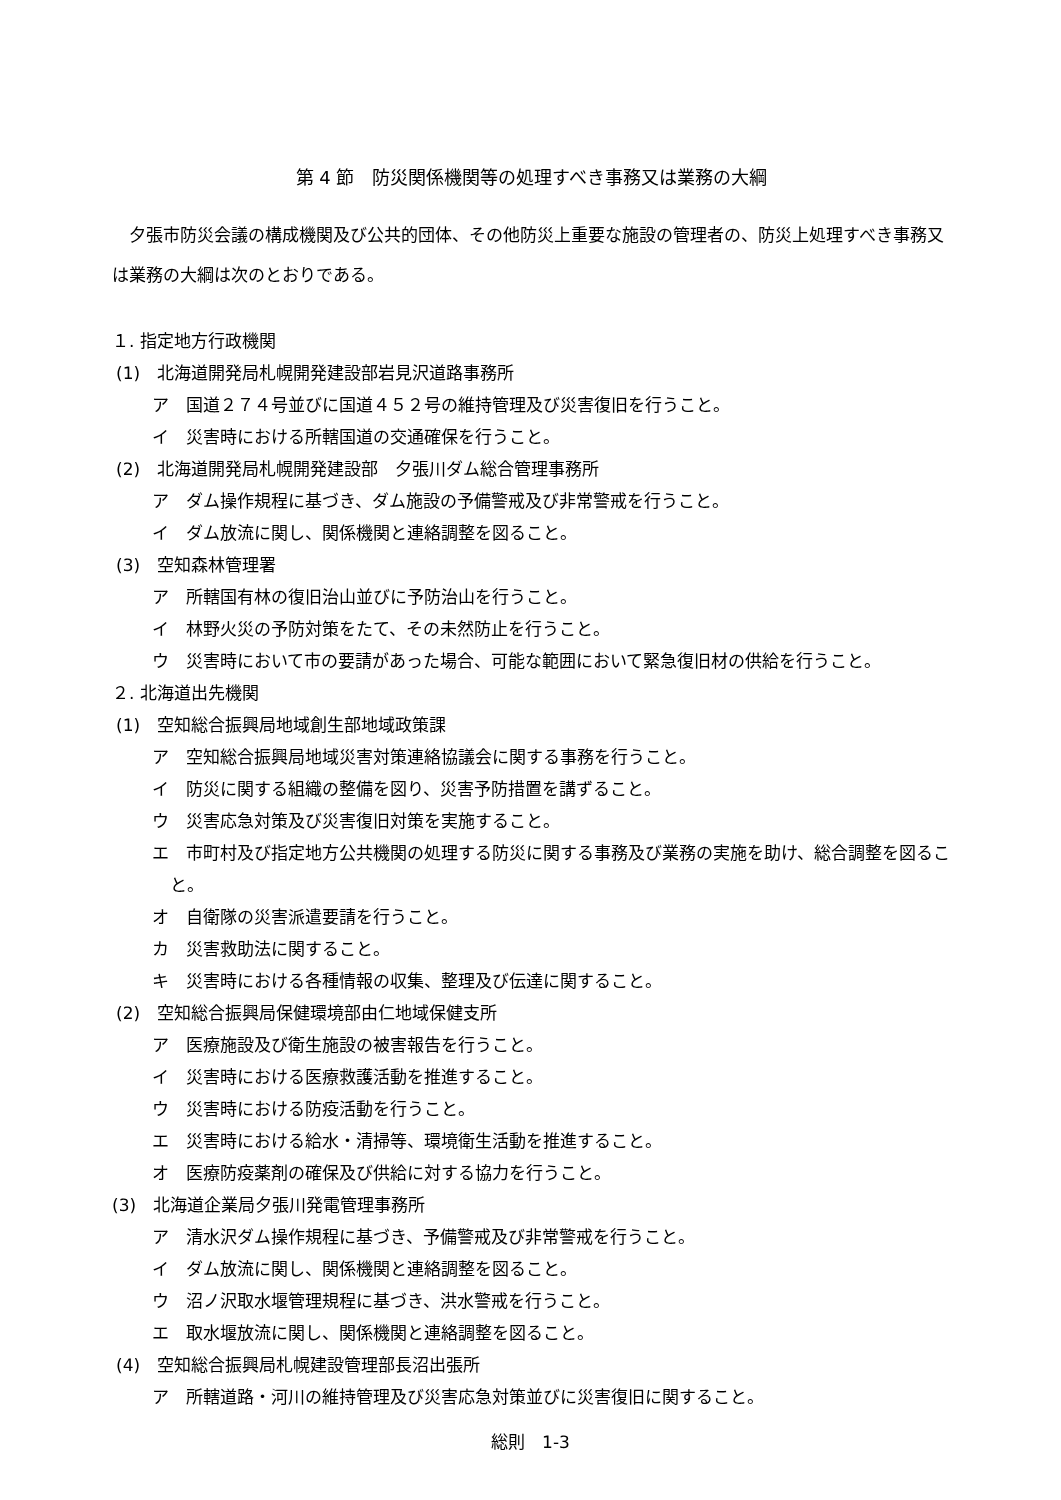第 4 節　防災関係機関等の処理すべき事務又は業務の大綱
夕張市防災会議の構成機関及び公共的団体、その他防災上重要な施設の管理者の、防災上処理すべき事務又は業務の大綱は次のとおりである。
１. 指定地方行政機関
(1)　北海道開発局札幌開発建設部岩見沢道路事務所
ア　国道２７４号並びに国道４５２号の維持管理及び災害復旧を行うこと。
イ　災害時における所轄国道の交通確保を行うこと。
(2)　北海道開発局札幌開発建設部　夕張川ダム総合管理事務所
ア　ダム操作規程に基づき、ダム施設の予備警戒及び非常警戒を行うこと。
イ　ダム放流に関し、関係機関と連絡調整を図ること。
(3)　空知森林管理署
ア　所轄国有林の復旧治山並びに予防治山を行うこと。
イ　林野火災の予防対策をたて、その未然防止を行うこと。
ウ　災害時において市の要請があった場合、可能な範囲において緊急復旧材の供給を行うこと。
２. 北海道出先機関
(1)　空知総合振興局地域創生部地域政策課
ア　空知総合振興局地域災害対策連絡協議会に関する事務を行うこと。
イ　防災に関する組織の整備を図り、災害予防措置を講ずること。
ウ　災害応急対策及び災害復旧対策を実施すること。
エ　市町村及び指定地方公共機関の処理する防災に関する事務及び業務の実施を助け、総合調整を図ること。
オ　自衛隊の災害派遣要請を行うこと。
カ　災害救助法に関すること。
キ　災害時における各種情報の収集、整理及び伝達に関すること。
(2)　空知総合振興局保健環境部由仁地域保健支所
ア　医療施設及び衛生施設の被害報告を行うこと。
イ　災害時における医療救護活動を推進すること。
ウ　災害時における防疫活動を行うこと。
エ　災害時における給水・清掃等、環境衛生活動を推進すること。
オ　医療防疫薬剤の確保及び供給に対する協力を行うこと。
(3)　北海道企業局夕張川発電管理事務所
ア　清水沢ダム操作規程に基づき、予備警戒及び非常警戒を行うこと。
イ　ダム放流に関し、関係機関と連絡調整を図ること。
ウ　沼ノ沢取水堰管理規程に基づき、洪水警戒を行うこと。
エ　取水堰放流に関し、関係機関と連絡調整を図ること。
(4)　空知総合振興局札幌建設管理部長沼出張所
ア　所轄道路・河川の維持管理及び災害応急対策並びに災害復旧に関すること。
総則　1-3